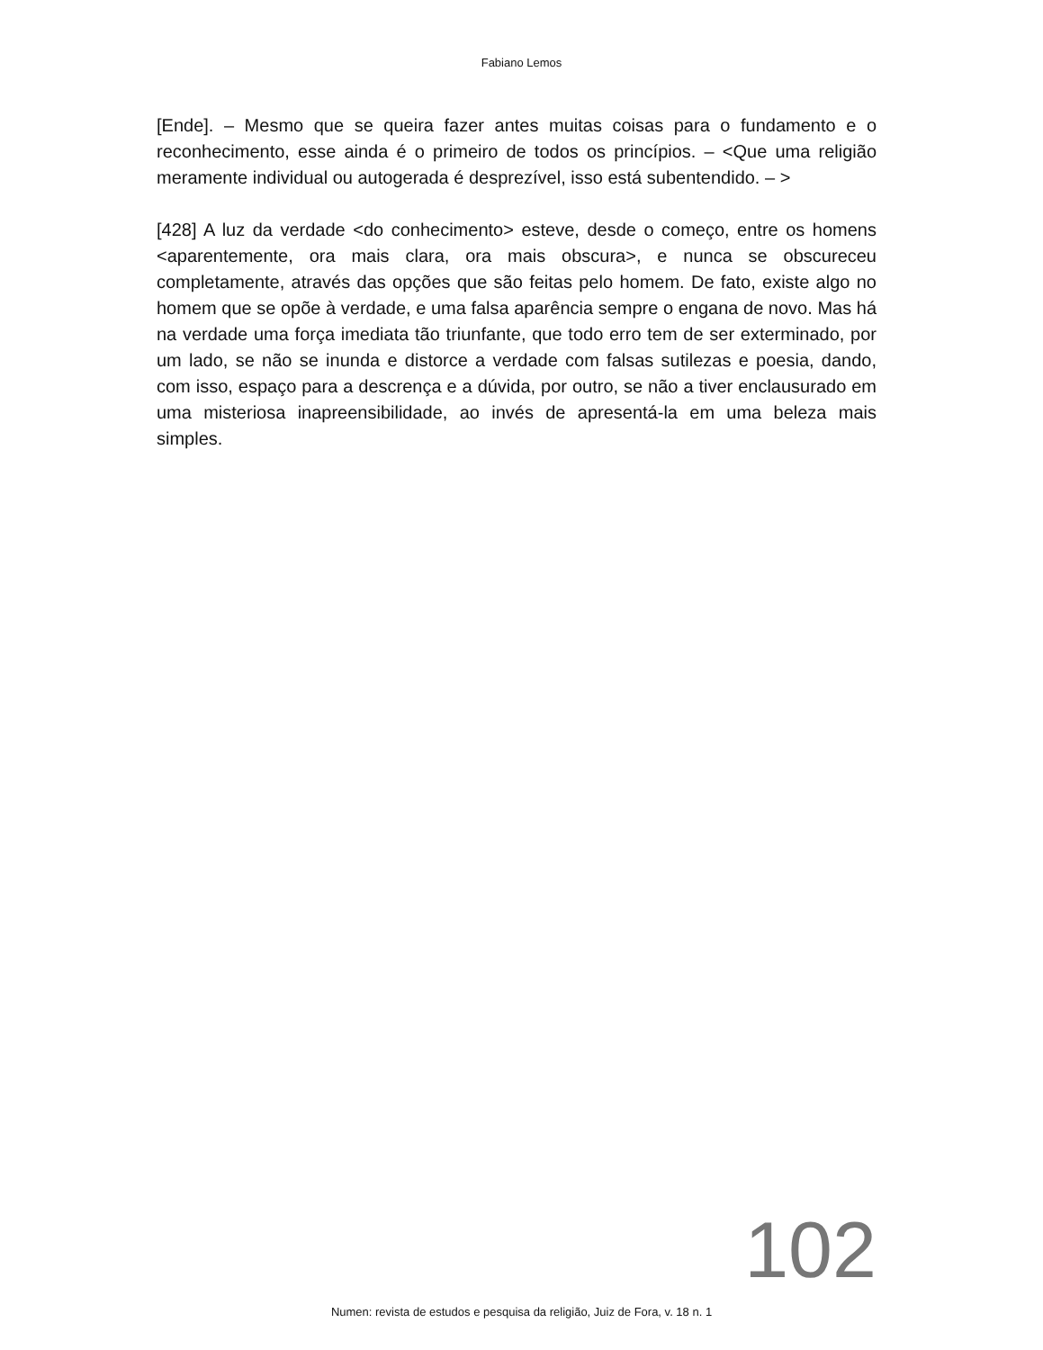Fabiano Lemos
[Ende]. – Mesmo que se queira fazer antes muitas coisas para o fundamento e o reconhecimento, esse ainda é o primeiro de todos os princípios. – <Que uma religião meramente individual ou autogerada é desprezível, isso está subentendido. – >
[428] A luz da verdade <do conhecimento> esteve, desde o começo, entre os homens <aparentemente, ora mais clara, ora mais obscura>, e nunca se obscureceu completamente, através das opções que são feitas pelo homem. De fato, existe algo no homem que se opõe à verdade, e uma falsa aparência sempre o engana de novo. Mas há na verdade uma força imediata tão triunfante, que todo erro tem de ser exterminado, por um lado, se não se inunda e distorce a verdade com falsas sutilezas e poesia, dando, com isso, espaço para a descrença e a dúvida, por outro, se não a tiver enclausurado em uma misteriosa inapreensibilidade, ao invés de apresentá-la em uma beleza mais simples.
102
Numen: revista de estudos e pesquisa da religião, Juiz de Fora, v. 18 n. 1